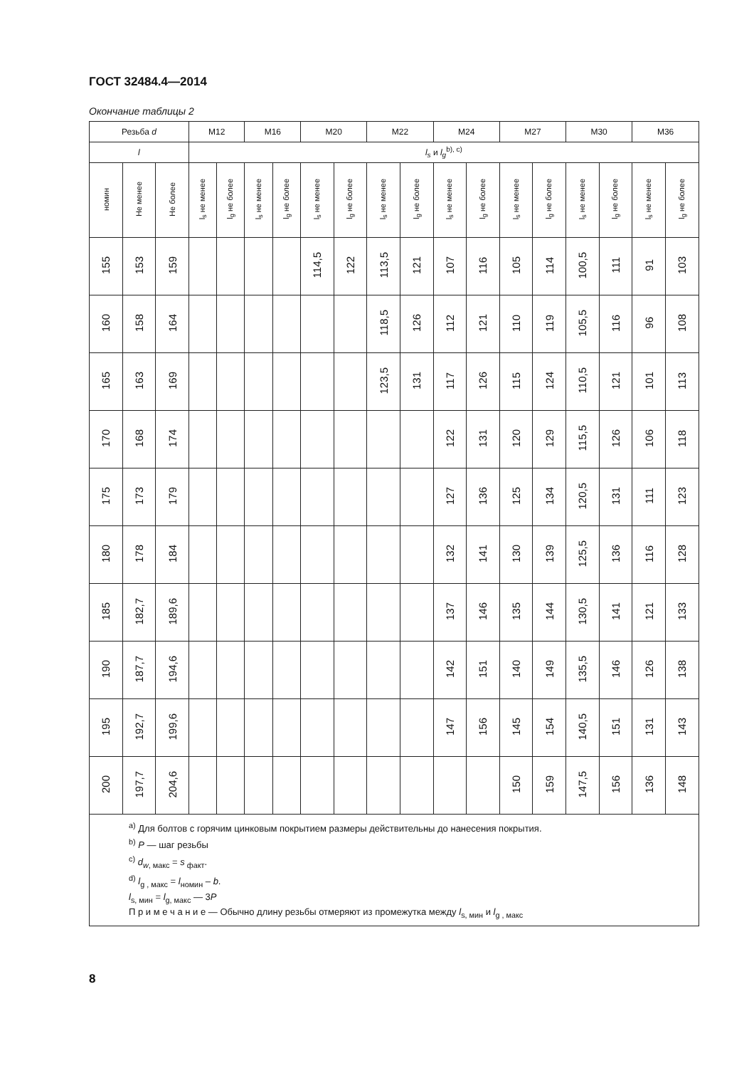ГОСТ 32484.4—2014
Окончание таблицы 2
| Резьба d | | | M12 | | M16 | | M20 | | M22 | | M24 | | M27 | | M30 | | M36 | |
| --- | --- | --- | --- | --- | --- | --- | --- | --- | --- | --- | --- | --- | --- | --- | --- | --- | --- | --- |
| l | | | l<sub>s</sub> и l<sub>g</sub><sup>b), c)</sup> | | | | | | | | | | | | | | | |
| номин | Не менее | Не более | l<sub>s</sub> не менее | l<sub>g</sub> не более | l<sub>s</sub> не менее | l<sub>g</sub> не более | l<sub>s</sub> не менее | l<sub>g</sub> не более | l<sub>s</sub> не менее | l<sub>g</sub> не более | l<sub>s</sub> не менее | l<sub>g</sub> не более | l<sub>s</sub> не менее | l<sub>g</sub> не более | l<sub>s</sub> не менее | l<sub>g</sub> не более | l<sub>s</sub> не менее | l<sub>g</sub> не более |
| 155 | 153 | 159 | | | | | 114,5 | 122 | 113,5 | 121 | 107 | 116 | 105 | 114 | 100,5 | 111 | 91 | 103 |
| 160 | 158 | 164 | | | | | | | 118,5 | 126 | 112 | 121 | 110 | 119 | 105,5 | 116 | 96 | 108 |
| 165 | 163 | 169 | | | | | | | 123,5 | 131 | 117 | 126 | 115 | 124 | 110,5 | 121 | 101 | 113 |
| 170 | 168 | 174 | | | | | | | | | 122 | 131 | 120 | 129 | 115,5 | 126 | 106 | 118 |
| 175 | 173 | 179 | | | | | | | | | 127 | 136 | 125 | 134 | 120,5 | 131 | 111 | 123 |
| 180 | 178 | 184 | | | | | | | | | 132 | 141 | 130 | 139 | 125,5 | 136 | 116 | 128 |
| 185 | 182,7 | 189,6 | | | | | | | | | 137 | 146 | 135 | 144 | 130,5 | 141 | 121 | 133 |
| 190 | 187,7 | 194,6 | | | | | | | | | 142 | 151 | 140 | 149 | 135,5 | 146 | 126 | 138 |
| 195 | 192,7 | 199,6 | | | | | | | | | 147 | 156 | 145 | 154 | 140,5 | 151 | 131 | 143 |
| 200 | 197,7 | 204,6 | | | | | | | | | | | 150 | 159 | 147,5 | 156 | 136 | 148 |
| <sup>a)</sup> Для болтов с горячим цинковым покрытием размеры действительны до нанесения покрытия. <sup>b)</sup> P — шаг резьбы <sup>c)</sup> d<sub>w</sub><sub>, макс</sub> = s<sub>факт</sub>. <sup>d)</sup> l<sub>g , макс</sub> = l<sub>номин</sub> – b . l<sub>s, мин</sub> = l<sub>g, макс</sub> — 3 P П р и м е ч а н и е — Обычно длину резьбы отмеряют из промежутка между l<sub>s, мин</sub> и l<sub>g , макс</sub> | | | | | | | | | | | | | | | | | | |
8